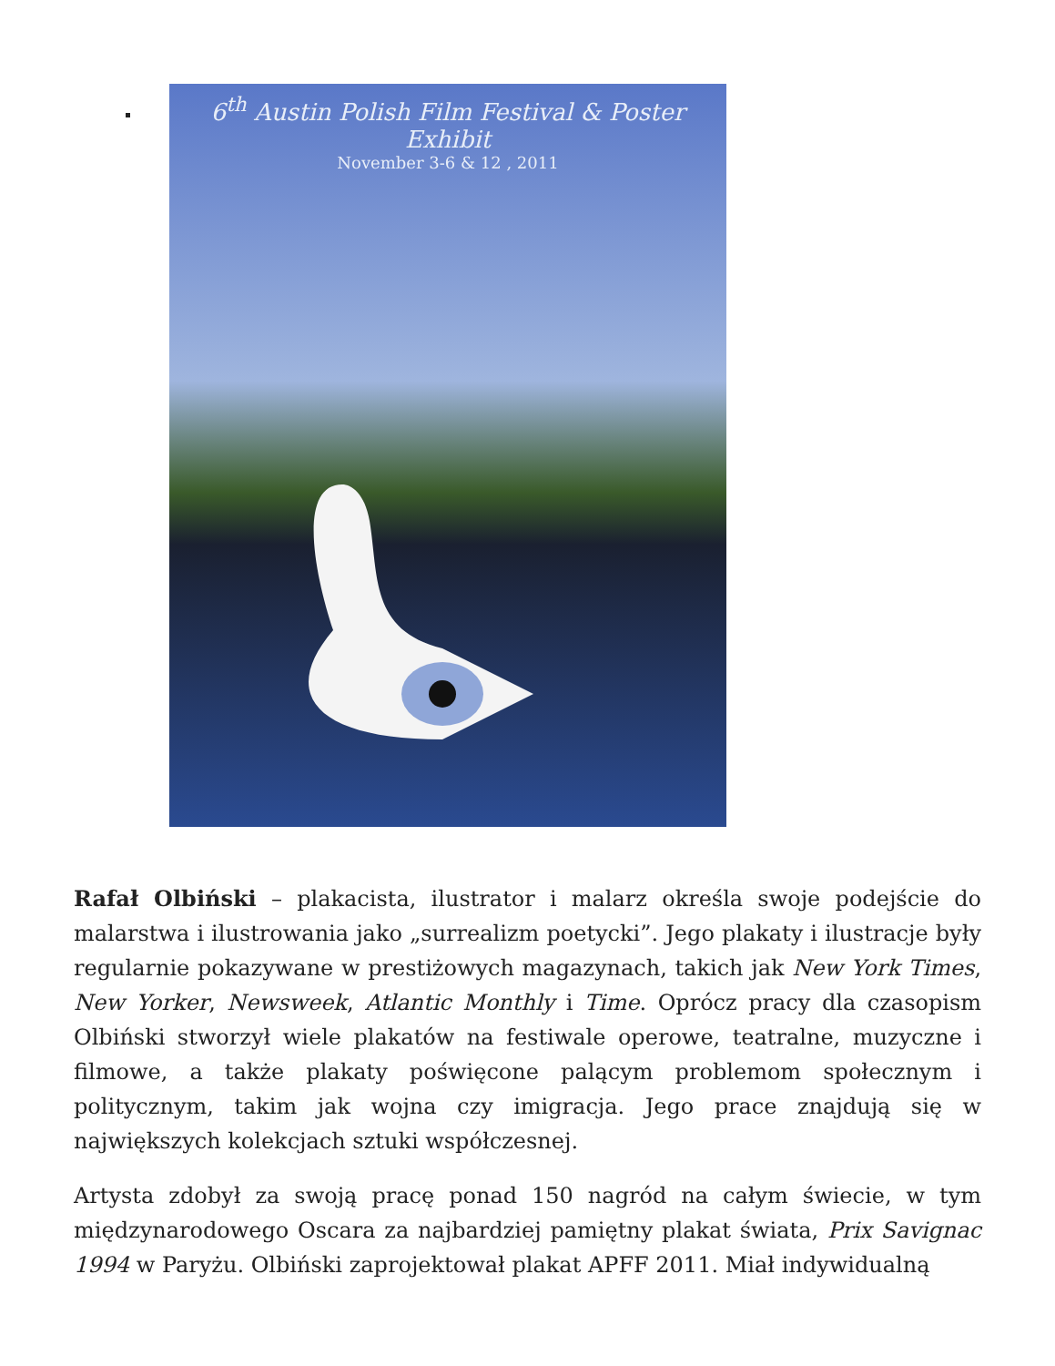6<sup>th</sup> Austin Polish Film Festival & Poster Exhibit
November 3-6 & 12 , 2011
Rafał Olbiński – plakacista, ilustrator i malarz określa swoje podejście do malarstwa i ilustrowania jako „surrealizm poetycki”. Jego plakaty i ilustracje były regularnie pokazywane w prestiżowych magazynach, takich jak New York Times, New Yorker, Newsweek, Atlantic Monthly i Time. Oprócz pracy dla czasopism Olbiński stworzył wiele plakatów na festiwale operowe, teatralne, muzyczne i filmowe, a także plakaty poświęcone palącym problemom społecznym i politycznym, takim jak wojna czy imigracja. Jego prace znajdują się w największych kolekcjach sztuki współczesnej.
Artysta zdobył za swoją pracę ponad 150 nagród na całym świecie, w tym międzynarodowego Oscara za najbardziej pamiętny plakat świata, Prix Savignac 1994 w Paryżu. Olbiński zaprojektował plakat APFF 2011. Miał indywidualną